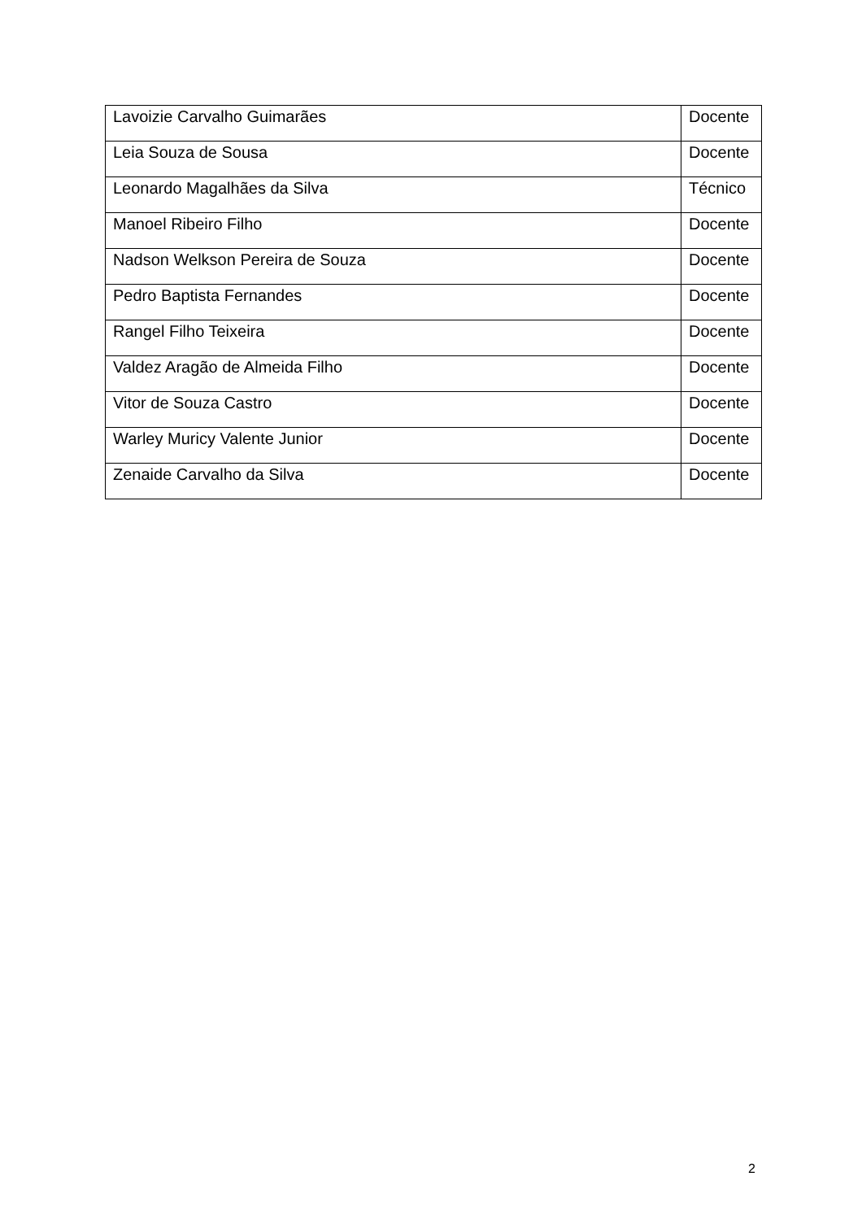| Lavoizie Carvalho Guimarães | Docente |
| Leia Souza de Sousa | Docente |
| Leonardo Magalhães da Silva | Técnico |
| Manoel Ribeiro Filho | Docente |
| Nadson Welkson Pereira de Souza | Docente |
| Pedro Baptista Fernandes | Docente |
| Rangel Filho Teixeira | Docente |
| Valdez Aragão de Almeida Filho | Docente |
| Vitor de Souza Castro | Docente |
| Warley Muricy Valente Junior | Docente |
| Zenaide Carvalho da Silva | Docente |
2